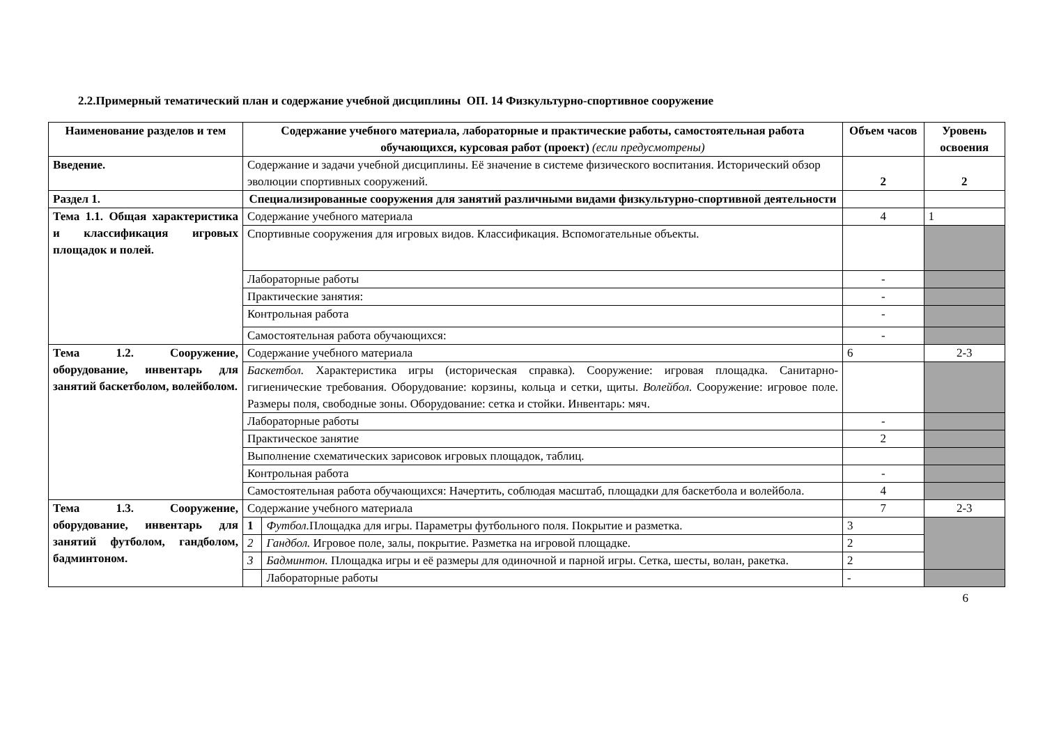2.2.Примерный тематический план и содержание учебной дисциплины ОП. 14 Физкультурно-спортивное сооружение
| Наименование разделов и тем | Содержание учебного материала, лабораторные и практические работы, самостоятельная работа обучающихся, курсовая работ (проект) (если предусмотрены) | | Объем часов | Уровень освоения |
| --- | --- | --- | --- | --- |
| Введение. | Содержание и задачи учебной дисциплины. Её значение в системе физического воспитания. Исторический обзор эволюции спортивных сооружений. | | 2 | 2 |
| Раздел 1. | Специализированные сооружения для занятий различными видами физкультурно-спортивной деятельности | | | |
| Тема 1.1. Общая характеристика и классификация игровых площадок и полей. | Содержание учебного материала | | 4 | 1 |
| | Спортивные сооружения для игровых видов. Классификация. Вспомогательные объекты. | | | |
| | Лабораторные работы | | - | |
| | Практические занятия: | | - | |
| | Контрольная работа | | - | |
| | Самостоятельная работа обучающихся: | | - | |
| Тема 1.2. Сооружение, оборудование, инвентарь для занятий баскетболом, волейболом. | Содержание учебного материала | | 6 | 2-3 |
| | Баскетбол. Характеристика игры (историческая справка). Сооружение: игровая площадка. Санитарно-гигиенические требования. Оборудование: корзины, кольца и сетки, щиты. Волейбол. Сооружение: игровое поле. Размеры поля, свободные зоны. Оборудование: сетка и стойки. Инвентарь: мяч. | | | |
| | Лабораторные работы | | - | |
| | Практическое занятие | | 2 | |
| | Выполнение схематических зарисовок игровых площадок, таблиц. | | | |
| | Контрольная работа | | - | |
| | Самостоятельная работа обучающихся: Начертить, соблюдая масштаб, площадки для баскетбола и волейбола. | | 4 | |
| Тема 1.3. Сооружение, оборудование, инвентарь для занятий футболом, гандболом, бадминтоном. | Содержание учебного материала | | 7 | 2-3 |
| | 1 | Футбол. Площадка для игры. Параметры футбольного поля. Покрытие и разметка. | 3 | |
| | 2 | Гандбол. Игровое поле, залы, покрытие. Разметка на игровой площадке. | 2 | |
| | 3 | Бадминтон. Площадка игры и её размеры для одиночной и парной игры. Сетка, шесты, волан, ракетка. | 2 | |
| | | Лабораторные работы | - | |
6